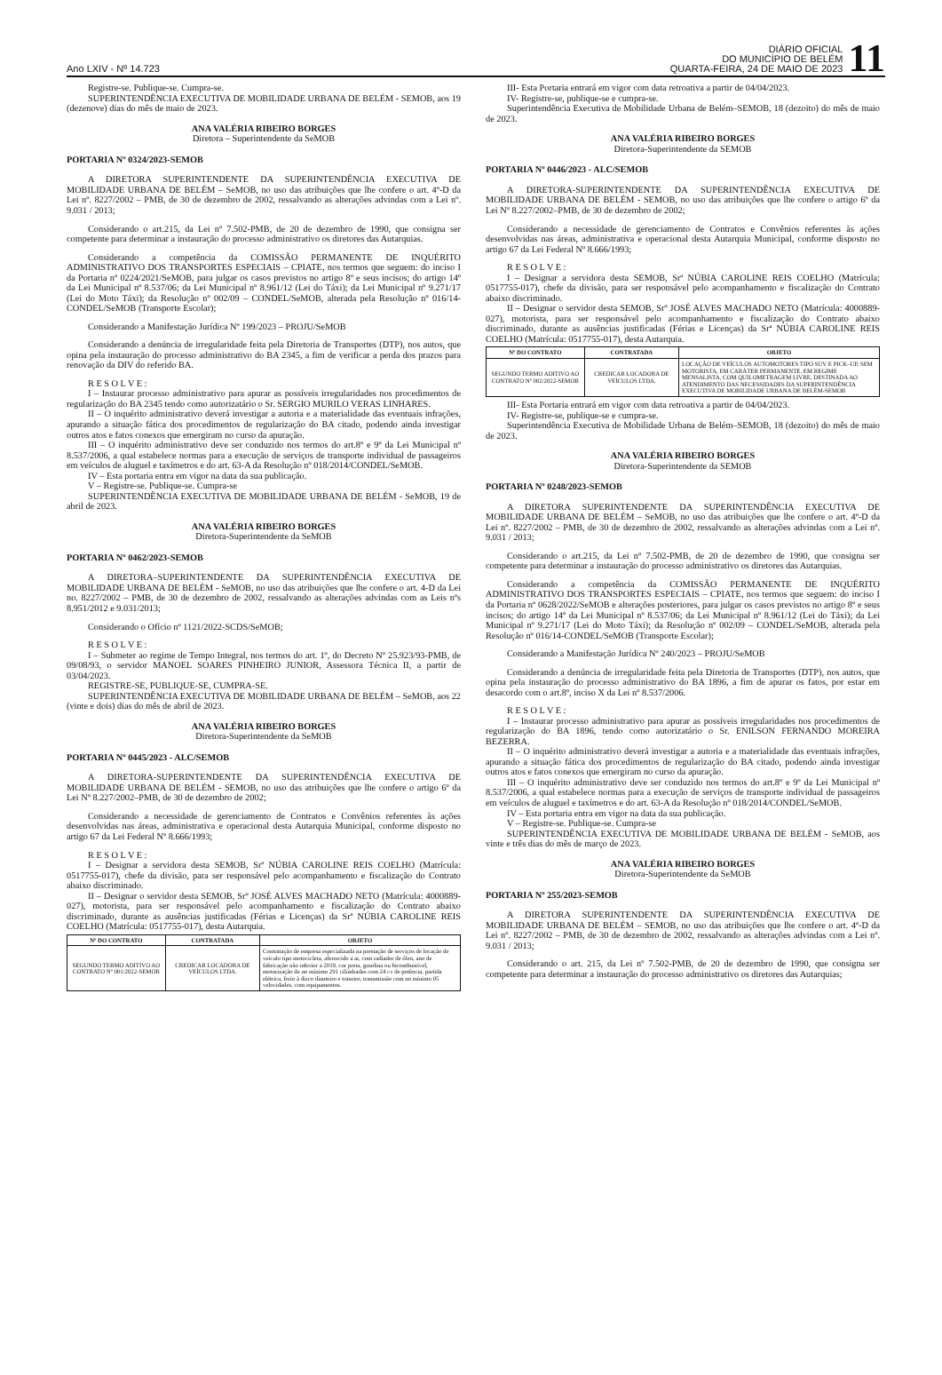Ano LXIV - Nº 14.723
DIÁRIO OFICIAL
DO MUNICÍPIO DE BELÉM
QUARTA-FEIRA, 24 DE MAIO DE 2023
11
Registre-se. Publique-se. Cumpra-se.
SUPERINTENDÊNCIA EXECUTIVA DE MOBILIDADE URBANA DE BELÉM - SEMOB, aos 19 (dezenove) dias do mês de maio de 2023.
ANA VALÉRIA RIBEIRO BORGES
Diretora – Superintendente da SeMOB
PORTARIA Nº 0324/2023-SEMOB
A DIRETORA SUPERINTENDENTE DA SUPERINTENDÊNCIA EXECUTIVA DE MOBILIDADE URBANA DE BELÉM – SeMOB, no uso das atribuições que lhe confere o art. 4º-D da Lei nº. 8227/2002 – PMB, de 30 de dezembro de 2002, ressalvando as alterações advindas com a Lei nº. 9.031 / 2013;
Considerando o art.215, da Lei nº 7.502-PMB, de 20 de dezembro de 1990, que consigna ser competente para determinar a instauração do processo administrativo os diretores das Autarquias.
Considerando a competência da COMISSÃO PERMANENTE DE INQUÉRITO ADMINISTRATIVO DOS TRANSPORTES ESPECIAIS – CPIATE, nos termos que seguem: do inciso I da Portaria nº 0224/2021/SeMOB, para julgar os casos previstos no artigo 8º e seus incisos; do artigo 14º da Lei Municipal nº 8.537/06; da Lei Municipal nº 8.961/12 (Lei do Táxi); da Lei Municipal nº 9.271/17 (Lei do Moto Táxi); da Resolução nº 002/09 – CONDEL/SeMOB, alterada pela Resolução nº 016/14-CONDEL/SeMOB (Transporte Escolar);
Considerando a Manifestação Jurídica Nº 199/2023 – PROJU/SeMOB
Considerando a denúncia de irregularidade feita pela Diretoria de Transportes (DTP), nos autos, que opina pela instauração do processo administrativo do BA 2345, a fim de verificar a perda dos prazos para renovação da DIV do referido BA.
R E S O L V E :
I – Instaurar processo administrativo para apurar as possíveis irregularidades nos procedimentos de regularização do BA 2345 tendo como autorizatário o Sr. SERGIO MURILO VERAS LINHARES.
II – O inquérito administrativo deverá investigar a autoria e a materialidade das eventuais infrações, apurando a situação fática dos procedimentos de regularização do BA citado, podendo ainda investigar outros atos e fatos conexos que emergiram no curso da apuração.
III – O inquérito administrativo deve ser conduzido nos termos do art.8º e 9º da Lei Municipal nº 8.537/2006, a qual estabelece normas para a execução de serviços de transporte individual de passageiros em veículos de aluguel e taxímetros e do art. 63-A da Resolução nº 018/2014/CONDEL/SeMOB.
IV – Esta portaria entra em vigor na data da sua publicação.
V – Registre-se. Publique-se. Cumpra-se
SUPERINTENDÊNCIA EXECUTIVA DE MOBILIDADE URBANA DE BELÉM - SeMOB, 19 de abril de 2023.
ANA VALÉRIA RIBEIRO BORGES
Diretora-Superintendente da SeMOB
PORTARIA Nº 0462/2023-SEMOB
A DIRETORA–SUPERINTENDENTE DA SUPERINTENDÊNCIA EXECUTIVA DE MOBILIDADE URBANA DE BELÉM - SeMOB, no uso das atribuições que lhe confere o art. 4-D da Lei no. 8227/2002 – PMB, de 30 de dezembro de 2002, ressalvando as alterações advindas com as Leis nºs 8.951/2012 e 9.031/2013;
Considerando o Ofício nº 1121/2022-SCDS/SeMOB;
R E S O L V E :
I – Submeter ao regime de Tempo Integral, nos termos do art. 1º, do Decreto Nº 25.923/93-PMB, de 09/08/93, o servidor MANOEL SOARES PINHEIRO JUNIOR, Assessora Técnica II, a partir de 03/04/2023.
REGISTRE-SE, PUBLIQUE-SE, CUMPRA-SE.
SUPERINTENDÊNCIA EXECUTIVA DE MOBILIDADE URBANA DE BELÉM – SeMOB, aos 22 (vinte e dois) dias do mês de abril de 2023.
ANA VALÉRIA RIBEIRO BORGES
Diretora-Superintendente da SeMOB
PORTARIA Nº 0445/2023 - ALC/SEMOB
A DIRETORA-SUPERINTENDENTE DA SUPERINTENDÊNCIA EXECUTIVA DE MOBILIDADE URBANA DE BELÉM - SEMOB, no uso das atribuições que lhe confere o artigo 6º da Lei Nº 8.227/2002–PMB, de 30 de dezembro de 2002;
Considerando a necessidade de gerenciamento de Contratos e Convênios referentes às ações desenvolvidas nas áreas, administrativa e operacional desta Autarquia Municipal, conforme disposto no artigo 67 da Lei Federal Nº 8.666/1993;
R E S O L V E :
I – Designar a servidora desta SEMOB, Srª NÚBIA CAROLINE REIS COELHO (Matrícula: 0517755-017), chefe da divisão, para ser responsável pelo acompanhamento e fiscalização do Contrato abaixo discriminado.
II – Designar o servidor desta SEMOB, Srº JOSÉ ALVES MACHADO NETO (Matrícula: 4000889-027), motorista, para ser responsável pelo acompanhamento e fiscalização do Contrato abaixo discriminado, durante as ausências justificadas (Férias e Licenças) da Srª NÚBIA CAROLINE REIS COELHO (Matrícula: 0517755-017), desta Autarquia.
| Nº DO CONTRATO | CONTRATADA | OBJETO |
| --- | --- | --- |
| SEGUNDO TERMO ADITIVO AO CONTRATO Nº 001/2022-SEMOB | CREDICAR LOCADORA DE VEÍCULOS LTDA. | Contratação de empresa especializada na prestação de serviços de locação de veículo tipo motocicleta, aferrecido a ar, com radiador de óleo, ano de fabricação não inferior a 2019, cor preta, gasolina ou bicombustível, motorização de no mínimo 291 cilindradas com 24 cv de potência, partida elétrica, freio à disco dianteiro e traseiro, transmissão com no mínimo 05 velocidades, com equipamentos. |
III- Esta Portaria entrará em vigor com data retroativa a partir de 04/04/2023.
IV- Registre-se, publique-se e cumpra-se.
Superintendência Executiva de Mobilidade Urbana de Belém–SEMOB, 18 (dezoito) do mês de maio de 2023.
ANA VALÉRIA RIBEIRO BORGES
Diretora-Superintendente da SEMOB
PORTARIA Nº 0446/2023 - ALC/SEMOB
A DIRETORA-SUPERINTENDENTE DA SUPERINTENDÊNCIA EXECUTIVA DE MOBILIDADE URBANA DE BELÉM - SEMOB, no uso das atribuições que lhe confere o artigo 6º da Lei Nº 8.227/2002–PMB, de 30 de dezembro de 2002;
Considerando a necessidade de gerenciamento de Contratos e Convênios referentes às ações desenvolvidas nas áreas, administrativa e operacional desta Autarquia Municipal, conforme disposto no artigo 67 da Lei Federal Nº 8.666/1993;
R E S O L V E :
I – Designar a servidora desta SEMOB, Srª NÚBIA CAROLINE REIS COELHO (Matrícula: 0517755-017), chefe da divisão, para ser responsável pelo acompanhamento e fiscalização do Contrato abaixo discriminado.
II – Designar o servidor desta SEMOB, Srº JOSÉ ALVES MACHADO NETO (Matrícula: 4000889-027), motorista, para ser responsável pelo acompanhamento e fiscalização do Contrato abaixo discriminado, durante as ausências justificadas (Férias e Licenças) da Srª NÚBIA CAROLINE REIS COELHO (Matrícula: 0517755-017), desta Autarquia.
| Nº DO CONTRATO | CONTRATADA | OBJETO |
| --- | --- | --- |
| SEGUNDO TERMO ADITIVO AO CONTRATO Nº 002/2022-SEMOB | CREDICAR LOCADORA DE VEÍCULOS LTDA. | LOCAÇÃO DE VEÍCULOS AUTOMOTORES TIPO SUV E PICK–UP, SEM MOTORISTA, EM CARÁTER PERMANENTE, EM REGIME MENSALISTA, COM QUILOMETRAGEM LIVRE, DESTINADA AO ATENDIMENTO DAS NECESSIDADES DA SUPERINTENDÊNCIA EXECUTIVA DE MOBILIDADE URBANA DE BELÉM-SEMOB |
III- Esta Portaria entrará em vigor com data retroativa a partir de 04/04/2023.
IV- Registre-se, publique-se e cumpra-se.
Superintendência Executiva de Mobilidade Urbana de Belém–SEMOB, 18 (dezoito) do mês de maio de 2023.
ANA VALÉRIA RIBEIRO BORGES
Diretora-Superintendente da SEMOB
PORTARIA Nº 0248/2023-SEMOB
A DIRETORA SUPERINTENDENTE DA SUPERINTENDÊNCIA EXECUTIVA DE MOBILIDADE URBANA DE BELÉM – SeMOB, no uso das atribuições que lhe confere o art. 4º-D da Lei nº. 8227/2002 – PMB, de 30 de dezembro de 2002, ressalvando as alterações advindas com a Lei nº. 9.031 / 2013;
Considerando o art.215, da Lei nº 7.502-PMB, de 20 de dezembro de 1990, que consigna ser competente para determinar a instauração do processo administrativo os diretores das Autarquias.
Considerando a competência da COMISSÃO PERMANENTE DE INQUÉRITO ADMINISTRATIVO DOS TRANSPORTES ESPECIAIS – CPIATE, nos termos que seguem: do inciso I da Portaria nº 0628/2022/SeMOB e alterações posteriores, para julgar os casos previstos no artigo 8º e seus incisos; do artigo 14º da Lei Municipal nº 8.537/06; da Lei Municipal nº 8.961/12 (Lei do Táxi); da Lei Municipal nº 9.271/17 (Lei do Moto Táxi); da Resolução nº 002/09 – CONDEL/SeMOB, alterada pela Resolução nº 016/14-CONDEL/SeMOB (Transporte Escolar);
Considerando a Manifestação Jurídica Nº 240/2023 – PROJU/SeMOB
Considerando a denúncia de irregularidade feita pela Diretoria de Transportes (DTP), nos autos, que opina pela instauração do processo administrativo do BA 1896, a fim de apurar os fatos, por estar em desacordo com o art.8º, inciso X da Lei nº 8.537/2006.
R E S O L V E :
I – Instaurar processo administrativo para apurar as possíveis irregularidades nos procedimentos de regularização do BA 1896, tendo como autorizatário o Sr. ENILSON FERNANDO MOREIRA BEZERRA.
II – O inquérito administrativo deverá investigar a autoria e a materialidade das eventuais infrações, apurando a situação fática dos procedimentos de regularização do BA citado, podendo ainda investigar outros atos e fatos conexos que emergiram no curso da apuração.
III – O inquérito administrativo deve ser conduzido nos termos do art.8º e 9º da Lei Municipal nº 8.537/2006, a qual estabelece normas para a execução de serviços de transporte individual de passageiros em veículos de aluguel e taxímetros e do art. 63-A da Resolução nº 018/2014/CONDEL/SeMOB.
IV – Esta portaria entra em vigor na data da sua publicação.
V – Registre-se. Publique-se. Cumpra-se
SUPERINTENDÊNCIA EXECUTIVA DE MOBILIDADE URBANA DE BELÉM - SeMOB, aos vinte e três dias do mês de março de 2023.
ANA VALÉRIA RIBEIRO BORGES
Diretora-Superintendente da SeMOB
PORTARIA Nº 255/2023-SEMOB
A DIRETORA SUPERINTENDENTE DA SUPERINTENDÊNCIA EXECUTIVA DE MOBILIDADE URBANA DE BELÉM – SEMOB, no uso das atribuições que lhe confere o art. 4º-D da Lei nº. 8227/2002 – PMB, de 30 de dezembro de 2002, ressalvando as alterações advindas com a Lei nº. 9.031 / 2013;
Considerando o art. 215, da Lei nº 7.502-PMB, de 20 de dezembro de 1990, que consigna ser competente para determinar a instauração do processo administrativo os diretores das Autarquias;